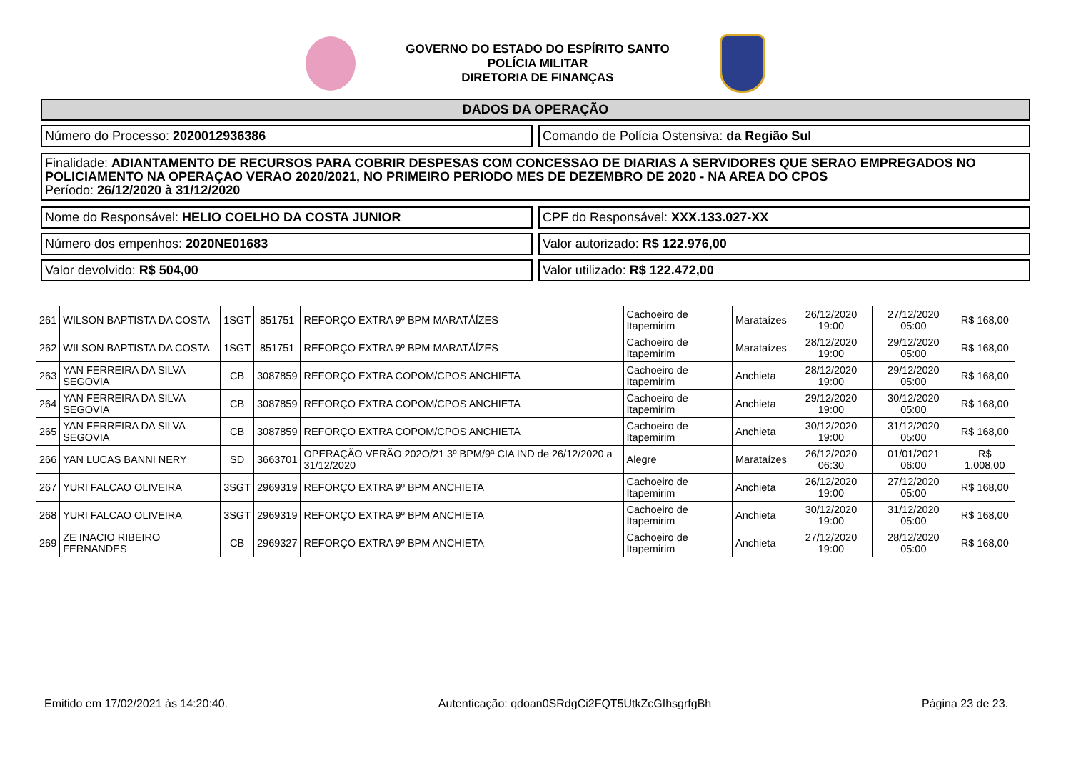GOVERNO DO ESTADO DO ESPÍRITO SANTO
POLÍCIA MILITAR
DIRETORIA DE FINANÇAS
DADOS DA OPERAÇÃO
Número do Processo: 2020012936386
Comando de Polícia Ostensiva: da Região Sul
Finalidade: ADIANTAMENTO DE RECURSOS PARA COBRIR DESPESAS COM CONCESSAO DE DIARIAS A SERVIDORES QUE SERAO EMPREGADOS NO POLICIAMENTO NA OPERAÇAO VERAO 2020/2021, NO PRIMEIRO PERIODO MES DE DEZEMBRO DE 2020 - NA AREA DO CPOS
Período: 26/12/2020 à 31/12/2020
Nome do Responsável: HELIO COELHO DA COSTA JUNIOR
CPF do Responsável: XXX.133.027-XX
Número dos empenhos: 2020NE01683
Valor autorizado: R$ 122.976,00
Valor devolvido: R$ 504,00 Valor utilizado: R$ 122.472,00
| 261 | WILSON BAPTISTA DA COSTA | 1SGT | 851751 | REFORÇO EXTRA 9º BPM MARATÁÍZES | Cachoeiro de Itapemirim | Marataízes | 26/12/2020 19:00 | 27/12/2020 05:00 | R$ 168,00 |
| 262 | WILSON BAPTISTA DA COSTA | 1SGT | 851751 | REFORÇO EXTRA 9º BPM MARATÁÍZES | Cachoeiro de Itapemirim | Marataízes | 28/12/2020 19:00 | 29/12/2020 05:00 | R$ 168,00 |
| 263 | YAN FERREIRA DA SILVA SEGOVIA | CB | 3087859 | REFORÇO EXTRA COPOM/CPOS ANCHIETA | Cachoeiro de Itapemirim | Anchieta | 28/12/2020 19:00 | 29/12/2020 05:00 | R$ 168,00 |
| 264 | YAN FERREIRA DA SILVA SEGOVIA | CB | 3087859 | REFORÇO EXTRA COPOM/CPOS ANCHIETA | Cachoeiro de Itapemirim | Anchieta | 29/12/2020 19:00 | 30/12/2020 05:00 | R$ 168,00 |
| 265 | YAN FERREIRA DA SILVA SEGOVIA | CB | 3087859 | REFORÇO EXTRA COPOM/CPOS ANCHIETA | Cachoeiro de Itapemirim | Anchieta | 30/12/2020 19:00 | 31/12/2020 05:00 | R$ 168,00 |
| 266 | YAN LUCAS BANNI NERY | SD | 3663701 | OPERAÇÃO VERÃO 202O/21 3º BPM/9ª CIA IND de 26/12/2020 a 31/12/2020 | Alegre | Marataízes | 26/12/2020 06:30 | 01/01/2021 06:00 | R$ 1.008,00 |
| 267 | YURI FALCAO OLIVEIRA | 3SGT | 2969319 | REFORÇO EXTRA 9º BPM ANCHIETA | Cachoeiro de Itapemirim | Anchieta | 26/12/2020 19:00 | 27/12/2020 05:00 | R$ 168,00 |
| 268 | YURI FALCAO OLIVEIRA | 3SGT | 2969319 | REFORÇO EXTRA 9º BPM ANCHIETA | Cachoeiro de Itapemirim | Anchieta | 30/12/2020 19:00 | 31/12/2020 05:00 | R$ 168,00 |
| 269 | ZE INACIO RIBEIRO FERNANDES | CB | 2969327 | REFORÇO EXTRA 9º BPM ANCHIETA | Cachoeiro de Itapemirim | Anchieta | 27/12/2020 19:00 | 28/12/2020 05:00 | R$ 168,00 |
Emitido em 17/02/2021 às 14:20:40. Autenticação: qdoan0SRdgCi2FQT5UtkZcGIhsgrfgBh Página 23 de 23.